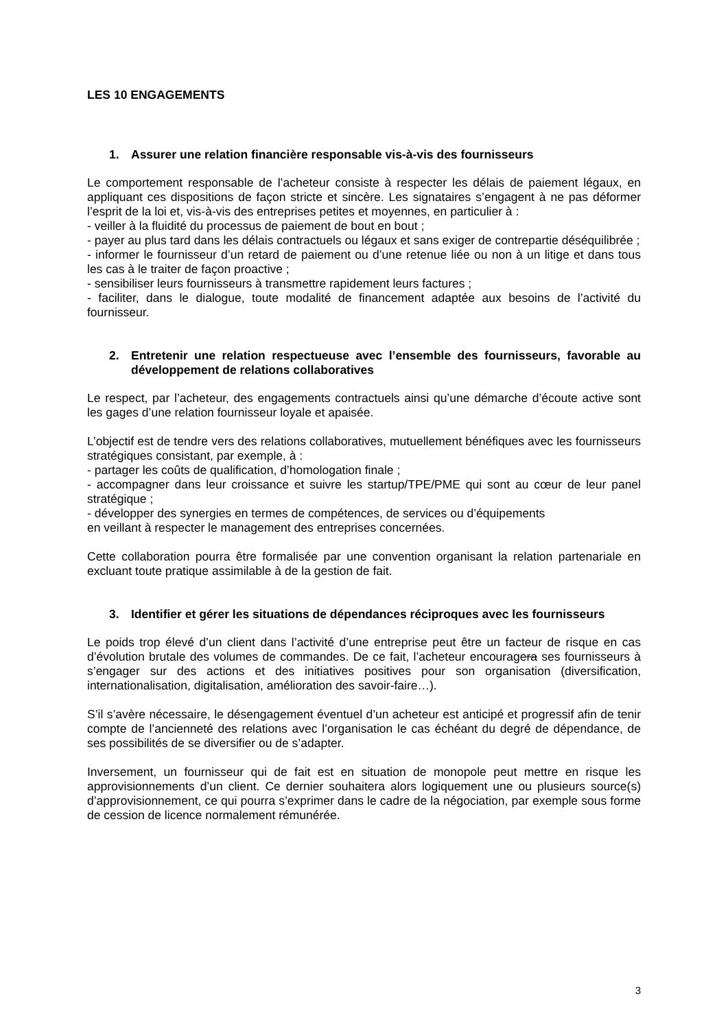LES 10 ENGAGEMENTS
1. Assurer une relation financière responsable vis-à-vis des fournisseurs
Le comportement responsable de l’acheteur consiste à respecter les délais de paiement légaux, en appliquant ces dispositions de façon stricte et sincère. Les signataires s’engagent à ne pas déformer l’esprit de la loi et, vis-à-vis des entreprises petites et moyennes, en particulier à :
- veiller à la fluidité du processus de paiement de bout en bout ;
- payer au plus tard dans les délais contractuels ou légaux et sans exiger de contrepartie déséquilibrée ;
- informer le fournisseur d’un retard de paiement ou d’une retenue liée ou non à un litige et dans tous les cas à le traiter de façon proactive ;
- sensibiliser leurs fournisseurs à transmettre rapidement leurs factures ;
- faciliter, dans le dialogue, toute modalité de financement adaptée aux besoins de l’activité du fournisseur.
2. Entretenir une relation respectueuse avec l’ensemble des fournisseurs, favorable au développement de relations collaboratives
Le respect, par l’acheteur, des engagements contractuels ainsi qu’une démarche d’écoute active sont les gages d’une relation fournisseur loyale et apaisée.
L’objectif est de tendre vers des relations collaboratives, mutuellement bénéfiques avec les fournisseurs stratégiques consistant, par exemple, à :
- partager les coûts de qualification, d’homologation finale ;
- accompagner dans leur croissance et suivre les startup/TPE/PME qui sont au cœur de leur panel stratégique ;
- développer des synergies en termes de compétences, de services ou d’équipements
en veillant à respecter le management des entreprises concernées.
Cette collaboration pourra être formalisée par une convention organisant la relation partenariale en excluant toute pratique assimilable à de la gestion de fait.
3. Identifier et gérer les situations de dépendances réciproques avec les fournisseurs
Le poids trop élevé d’un client dans l’activité d’une entreprise peut être un facteur de risque en cas d’évolution brutale des volumes de commandes. De ce fait, l’acheteur encouragera ses fournisseurs à s’engager sur des actions et des initiatives positives pour son organisation (diversification, internationalisation, digitalisation, amélioration des savoir-faire…).
S’il s’avère nécessaire, le désengagement éventuel d’un acheteur est anticipé et progressif afin de tenir compte de l’ancienneté des relations avec l’organisation le cas échéant du degré de dépendance, de ses possibilités de se diversifier ou de s’adapter.
Inversement, un fournisseur qui de fait est en situation de monopole peut mettre en risque les approvisionnements d’un client. Ce dernier souhaitera alors logiquement une ou plusieurs source(s) d’approvisionnement, ce qui pourra s’exprimer dans le cadre de la négociation, par exemple sous forme de cession de licence normalement rémunérée.
3